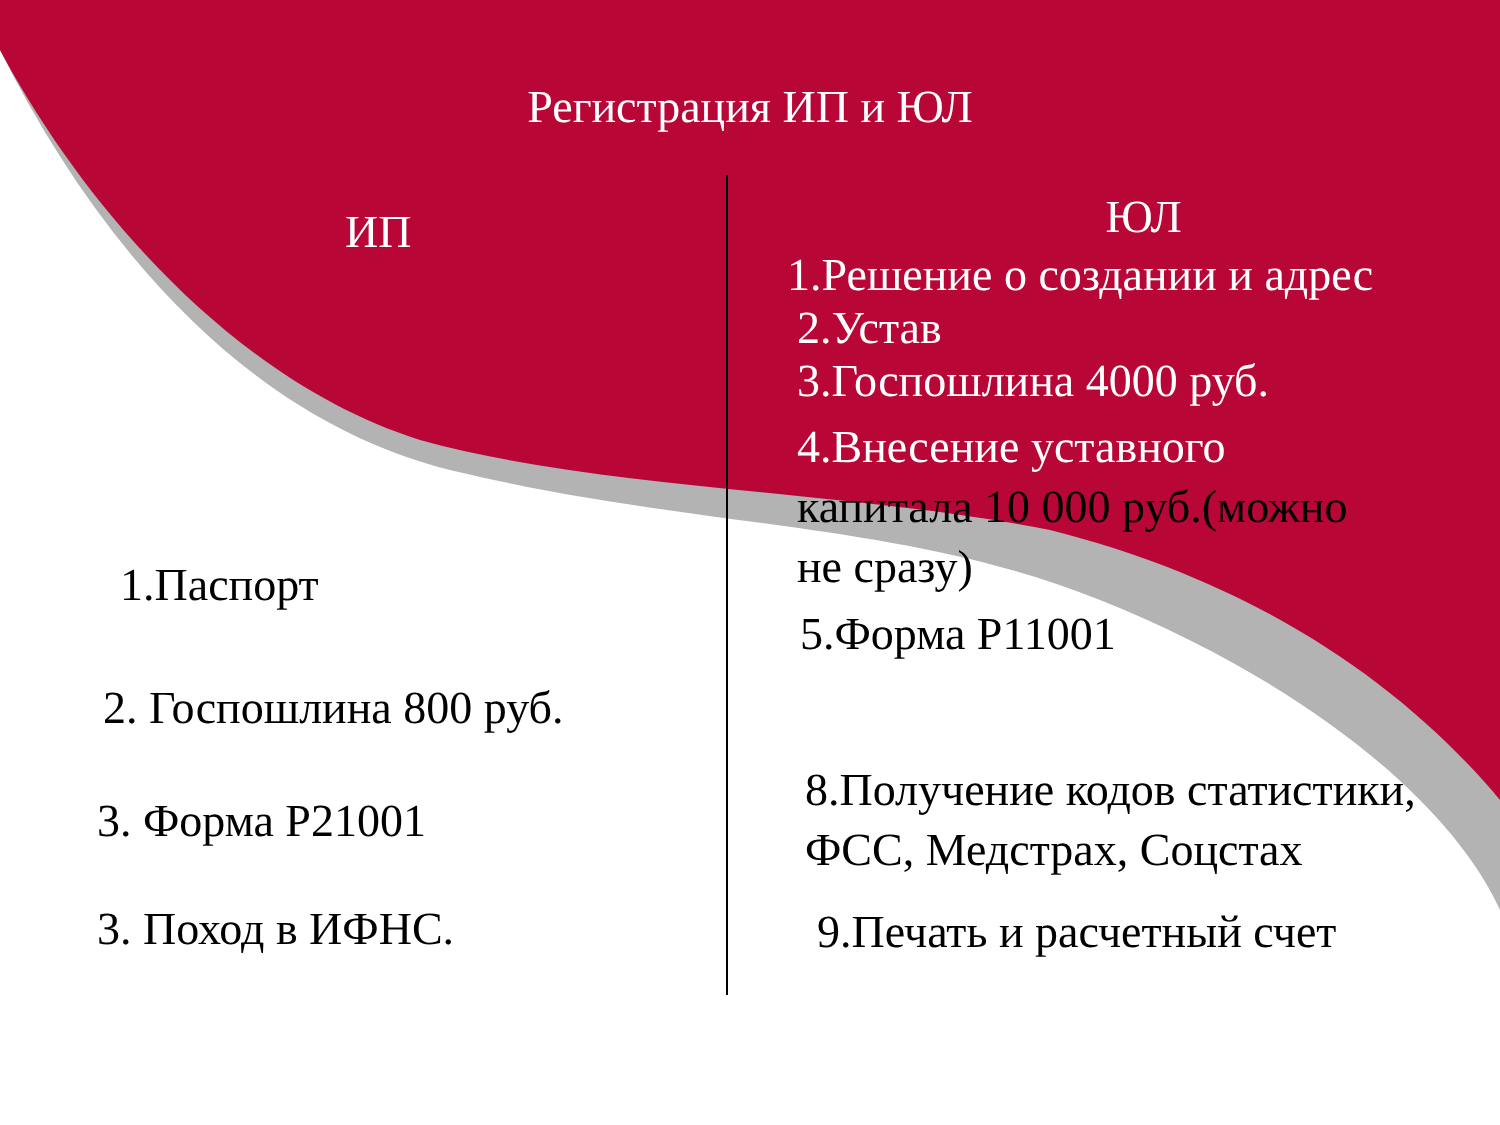Регистрация ИП и ЮЛ
ИП
1.Паспорт
2. Госпошлина 800 руб.
3. Форма Р21001
3. Поход в ИФНС.
ЮЛ
1.Решение о создании и адрес
2.Устав
3.Госпошлина 4000 руб.
4.Внесение уставного
капитала 10 000 руб.(можно
не сразу)
5.Форма Р11001
8.Получение кодов статистики,
ФСС, Медстрах, Соцстах
9.Печать и расчетный счет